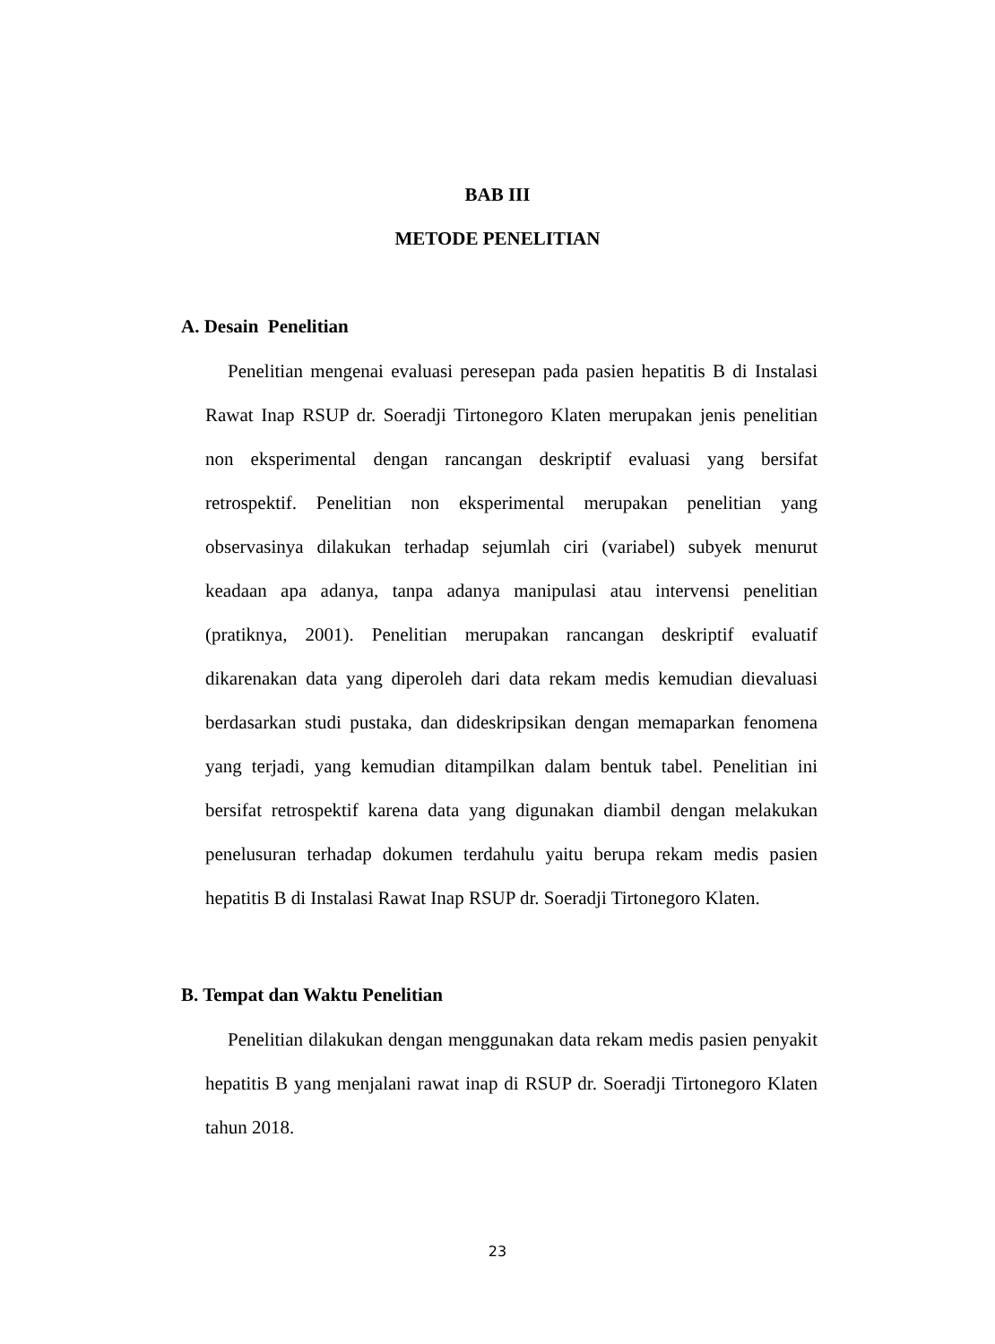BAB III
METODE PENELITIAN
A. Desain Penelitian
Penelitian mengenai evaluasi peresepan pada pasien hepatitis B di Instalasi Rawat Inap RSUP dr. Soeradji Tirtonegoro Klaten merupakan jenis penelitian non eksperimental dengan rancangan deskriptif evaluasi yang bersifat retrospektif. Penelitian non eksperimental merupakan penelitian yang observasinya dilakukan terhadap sejumlah ciri (variabel) subyek menurut keadaan apa adanya, tanpa adanya manipulasi atau intervensi penelitian (pratiknya, 2001). Penelitian merupakan rancangan deskriptif evaluatif dikarenakan data yang diperoleh dari data rekam medis kemudian dievaluasi berdasarkan studi pustaka, dan dideskripsikan dengan memaparkan fenomena yang terjadi, yang kemudian ditampilkan dalam bentuk tabel. Penelitian ini bersifat retrospektif karena data yang digunakan diambil dengan melakukan penelusuran terhadap dokumen terdahulu yaitu berupa rekam medis pasien hepatitis B di Instalasi Rawat Inap RSUP dr. Soeradji Tirtonegoro Klaten.
B. Tempat dan Waktu Penelitian
Penelitian dilakukan dengan menggunakan data rekam medis pasien penyakit hepatitis B yang menjalani rawat inap di RSUP dr. Soeradji Tirtonegoro Klaten tahun 2018.
23